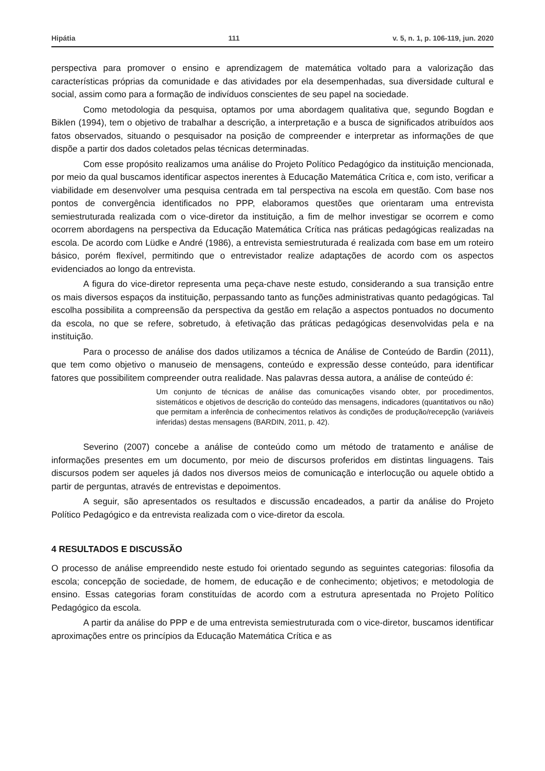Hipátia 111 v. 5, n. 1, p. 106-119, jun. 2020
perspectiva para promover o ensino e aprendizagem de matemática voltado para a valorização das características próprias da comunidade e das atividades por ela desempenhadas, sua diversidade cultural e social, assim como para a formação de indivíduos conscientes de seu papel na sociedade.
Como metodologia da pesquisa, optamos por uma abordagem qualitativa que, segundo Bogdan e Biklen (1994), tem o objetivo de trabalhar a descrição, a interpretação e a busca de significados atribuídos aos fatos observados, situando o pesquisador na posição de compreender e interpretar as informações de que dispõe a partir dos dados coletados pelas técnicas determinadas.
Com esse propósito realizamos uma análise do Projeto Político Pedagógico da instituição mencionada, por meio da qual buscamos identificar aspectos inerentes à Educação Matemática Crítica e, com isto, verificar a viabilidade em desenvolver uma pesquisa centrada em tal perspectiva na escola em questão. Com base nos pontos de convergência identificados no PPP, elaboramos questões que orientaram uma entrevista semiestruturada realizada com o vice-diretor da instituição, a fim de melhor investigar se ocorrem e como ocorrem abordagens na perspectiva da Educação Matemática Crítica nas práticas pedagógicas realizadas na escola. De acordo com Lüdke e André (1986), a entrevista semiestruturada é realizada com base em um roteiro básico, porém flexível, permitindo que o entrevistador realize adaptações de acordo com os aspectos evidenciados ao longo da entrevista.
A figura do vice-diretor representa uma peça-chave neste estudo, considerando a sua transição entre os mais diversos espaços da instituição, perpassando tanto as funções administrativas quanto pedagógicas. Tal escolha possibilita a compreensão da perspectiva da gestão em relação a aspectos pontuados no documento da escola, no que se refere, sobretudo, à efetivação das práticas pedagógicas desenvolvidas pela e na instituição.
Para o processo de análise dos dados utilizamos a técnica de Análise de Conteúdo de Bardin (2011), que tem como objetivo o manuseio de mensagens, conteúdo e expressão desse conteúdo, para identificar fatores que possibilitem compreender outra realidade. Nas palavras dessa autora, a análise de conteúdo é:
Um conjunto de técnicas de análise das comunicações visando obter, por procedimentos, sistemáticos e objetivos de descrição do conteúdo das mensagens, indicadores (quantitativos ou não) que permitam a inferência de conhecimentos relativos às condições de produção/recepção (variáveis inferidas) destas mensagens (BARDIN, 2011, p. 42).
Severino (2007) concebe a análise de conteúdo como um método de tratamento e análise de informações presentes em um documento, por meio de discursos proferidos em distintas linguagens. Tais discursos podem ser aqueles já dados nos diversos meios de comunicação e interlocução ou aquele obtido a partir de perguntas, através de entrevistas e depoimentos.
A seguir, são apresentados os resultados e discussão encadeados, a partir da análise do Projeto Político Pedagógico e da entrevista realizada com o vice-diretor da escola.
4 RESULTADOS E DISCUSSÃO
O processo de análise empreendido neste estudo foi orientado segundo as seguintes categorias: filosofia da escola; concepção de sociedade, de homem, de educação e de conhecimento; objetivos; e metodologia de ensino. Essas categorias foram constituídas de acordo com a estrutura apresentada no Projeto Político Pedagógico da escola.
A partir da análise do PPP e de uma entrevista semiestruturada com o vice-diretor, buscamos identificar aproximações entre os princípios da Educação Matemática Crítica e as